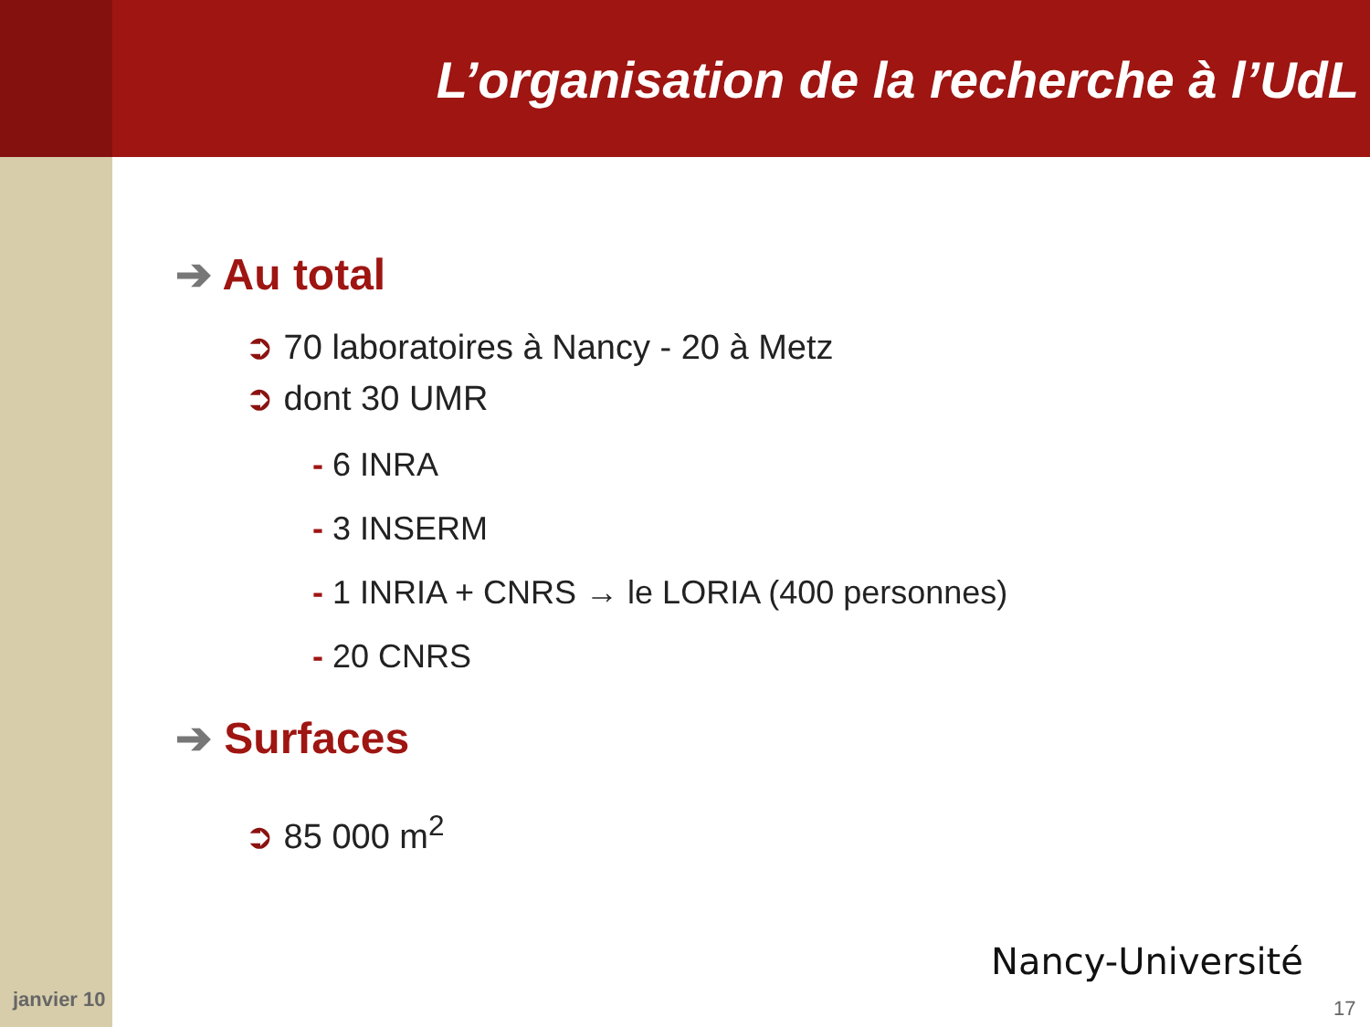L’organisation de la recherche à l’UdL
➔ Au total
➲ 70 laboratoires à Nancy - 20 à Metz
➲ dont 30 UMR
- 6 INRA
- 3 INSERM
- 1 INRIA + CNRS → le LORIA (400 personnes)
- 20 CNRS
➔ Surfaces
➲ 85 000 m<sup>2</sup>
Nancy-Université
janvier 10 17